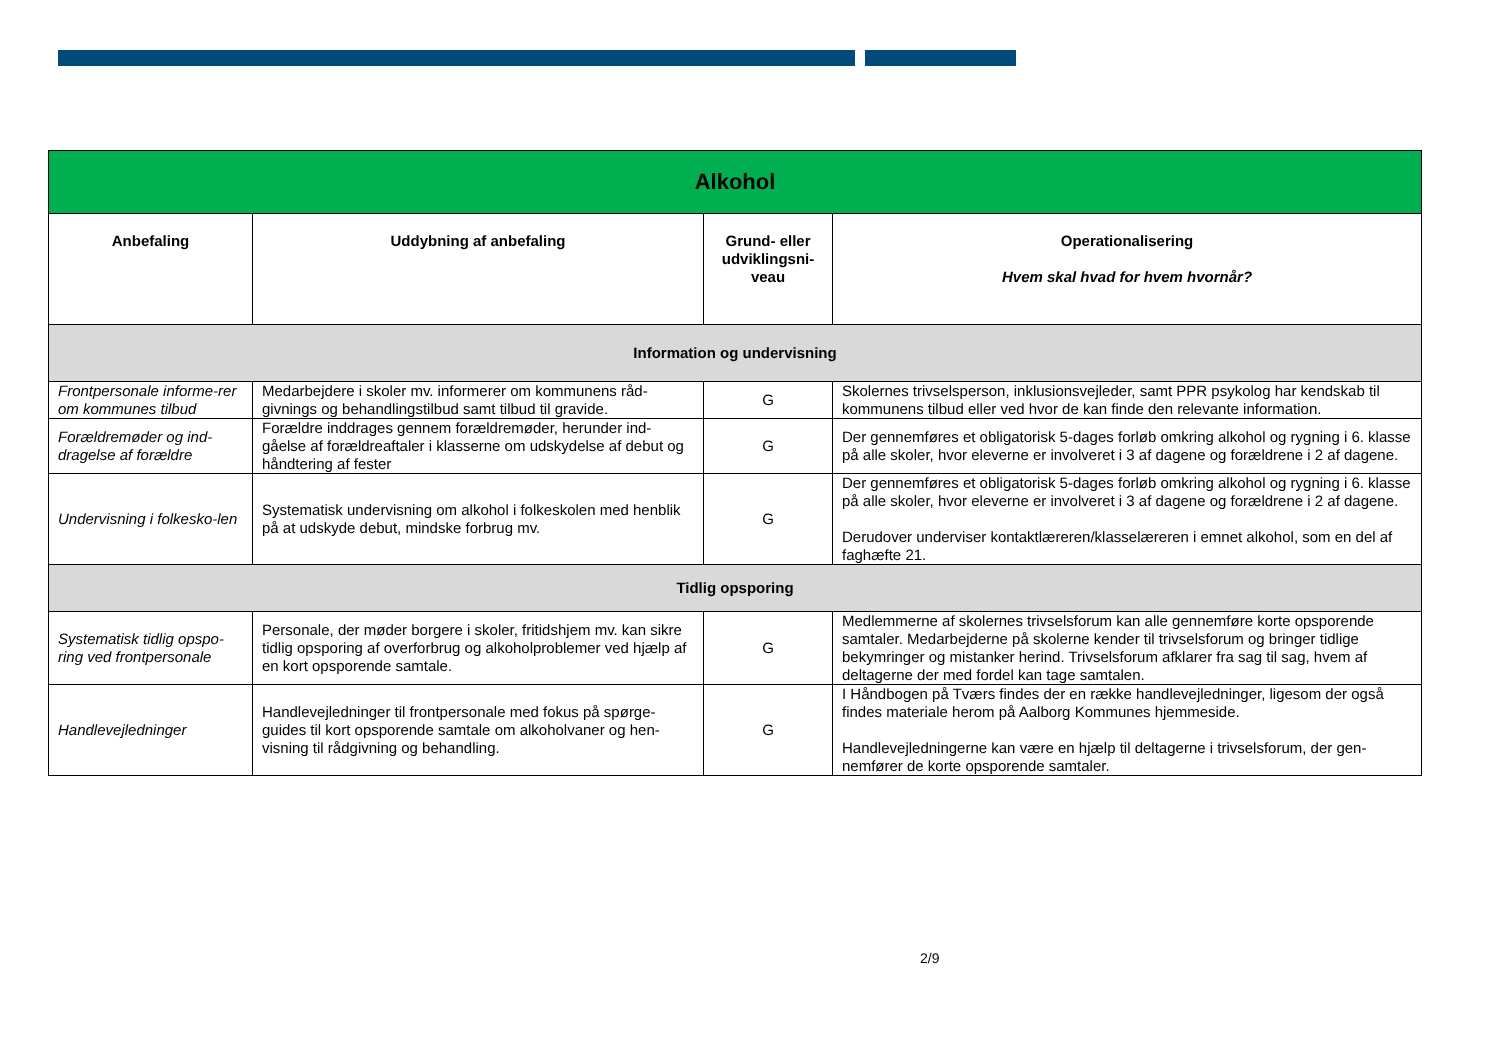| Alkohol | | | |
| --- | --- | --- | --- |
| Anbefaling | Uddybning af anbefaling | Grund- eller udviklingsni-veau | Operationalisering Hvem skal hvad for hvem hvornår? |
| Information og undervisning | | | |
| Frontpersonale informe-rer om kommunes tilbud | Medarbejdere i skoler mv. informerer om kommunens råd-givnings og behandlingstilbud samt tilbud til gravide. | G | Skolernes trivselsperson, inklusionsvejleder, samt PPR psykolog har kendskab til kommunens tilbud eller ved hvor de kan finde den relevante information. |
| Forældremøder og ind-dragelse af forældre | Forældre inddrages gennem forældremøder, herunder ind-gåelse af forældreaftaler i klasserne om udskydelse af debut og håndtering af fester | G | Der gennemføres et obligatorisk 5-dages forløb omkring alkohol og rygning i 6. klasse på alle skoler, hvor eleverne er involveret i 3 af dagene og forældrene i 2 af dagene. |
| Undervisning i folkesko-len | Systematisk undervisning om alkohol i folkeskolen med henblik på at udskyde debut, mindske forbrug mv. | G | Der gennemføres et obligatorisk 5-dages forløb omkring alkohol og rygning i 6. klasse på alle skoler, hvor eleverne er involveret i 3 af dagene og forældrene i 2 af dagene. Derudover underviser kontaktlæreren/klasselæreren i emnet alkohol, som en del af faghæfte 21. |
| Tidlig opsporing | | | |
| Systematisk tidlig opspo-ring ved frontpersonale | Personale, der møder borgere i skoler, fritidshjem mv. kan sikre tidlig opsporing af overforbrug og alkoholproblemer ved hjælp af en kort opsporende samtale. | G | Medlemmerne af skolernes trivselsforum kan alle gennemføre korte opsporende samtaler. Medarbejderne på skolerne kender til trivselsforum og bringer tidlige bekymringer og mistanker herind. Trivselsforum afklarer fra sag til sag, hvem af deltagerne der med fordel kan tage samtalen. |
| Handlevejledninger | Handlevejledninger til frontpersonale med fokus på spørge-guides til kort opsporende samtale om alkoholvaner og hen-visning til rådgivning og behandling. | G | I Håndbogen på Tværs findes der en række handlevejledninger, ligesom der også findes materiale herom på Aalborg Kommunes hjemmeside. Handlevejledningerne kan være en hjælp til deltagerne i trivselsforum, der gen-nemfører de korte opsporende samtaler. |
2/9